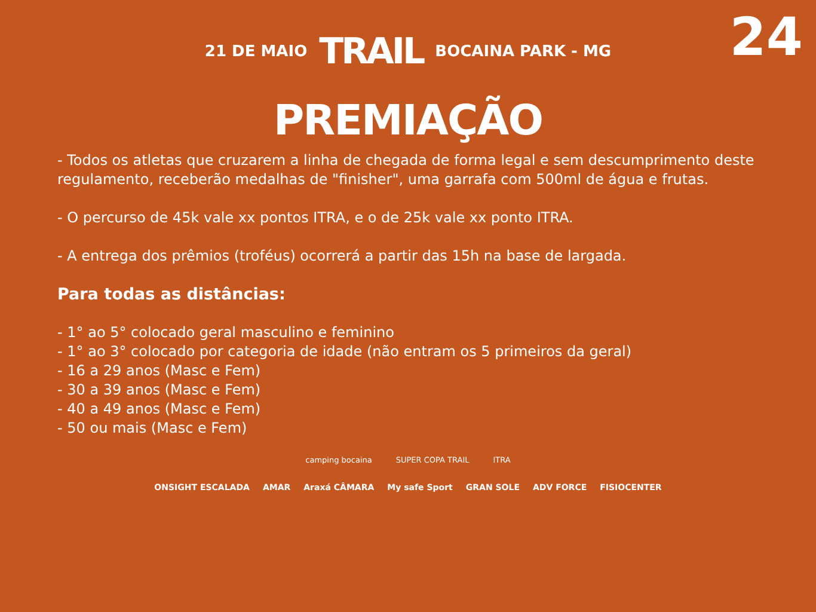24
21 DE MAIO TRAIL BOCAINA PARK - MG
PREMIAÇÃO
- Todos os atletas que cruzarem a linha de chegada de forma legal e sem descumprimento deste regulamento, receberão medalhas de "finisher", uma garrafa com 500ml de água e frutas.
- O percurso de 45k vale xx pontos ITRA, e o de 25k vale xx ponto ITRA.
- A entrega dos prêmios (troféus) ocorrerá a partir das 15h na base de largada.
Para todas as distâncias:
- 1° ao 5° colocado geral masculino e feminino
- 1° ao 3° colocado por categoria de idade (não entram os 5 primeiros da geral)
- 16 a 29 anos (Masc e Fem)
- 30 a 39 anos (Masc e Fem)
- 40 a 49 anos (Masc e Fem)
- 50 ou mais (Masc e Fem)
camping bocaina SUPER COPA TRAIL ITRA
ONSIGHT ESCALADA AMAR Araxá CÂMARA My safe Sport GRAN SOLE ADV FORCE FISIOCENTER